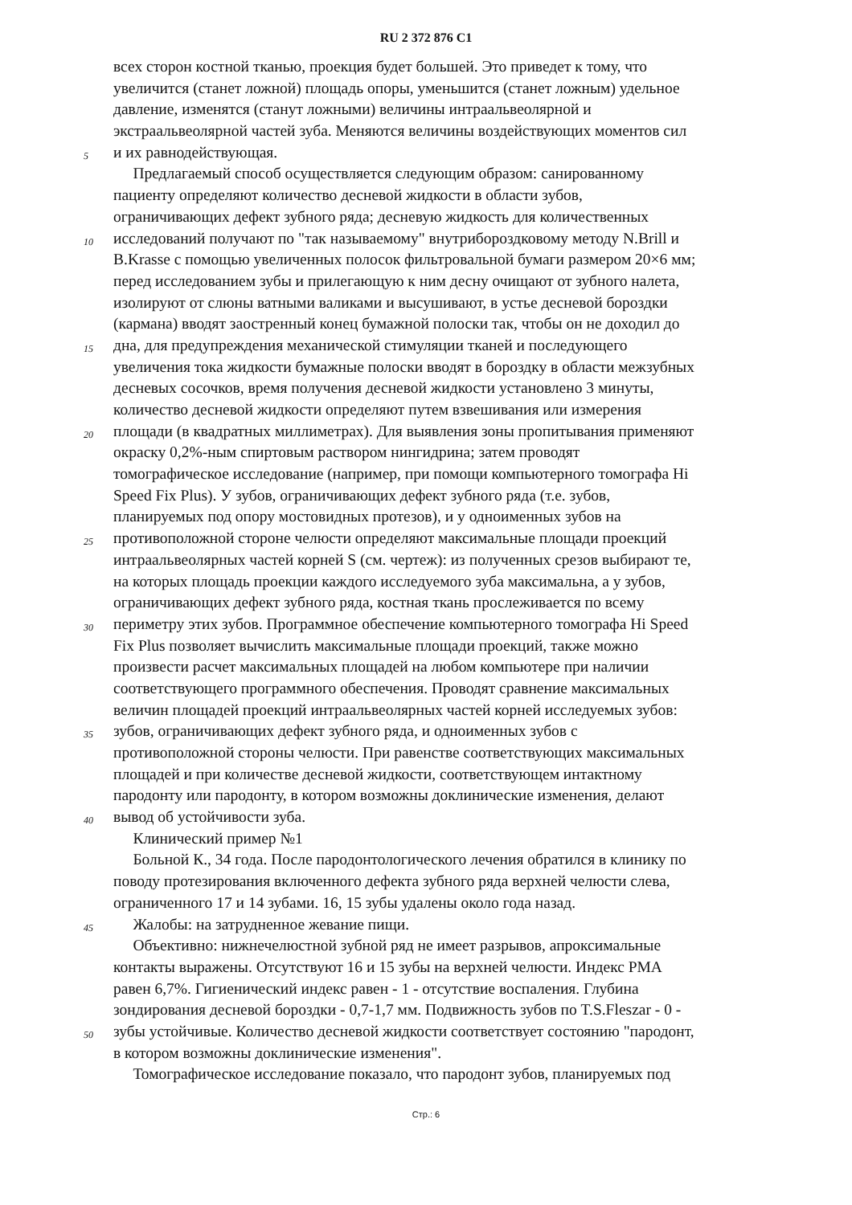RU 2 372 876 C1
всех сторон костной тканью, проекция будет большей. Это приведет к тому, что
увеличится (станет ложной) площадь опоры, уменьшится (станет ложным) удельное
давление, изменятся (станут ложными) величины интраальвеолярной и
экстраальвеолярной частей зуба. Меняются величины воздействующих моментов сил
5 и их равнодействующая.
Предлагаемый способ осуществляется следующим образом: санированному
пациенту определяют количество десневой жидкости в области зубов,
ограничивающих дефект зубного ряда; десневую жидкость для количественных
10 исследований получают по "так называемому" внутрибороздковому методу N.Brill и
B.Krasse с помощью увеличенных полосок фильтровальной бумаги размером 20×6 мм;
перед исследованием зубы и прилегающую к ним десну очищают от зубного налета,
изолируют от слюны ватными валиками и высушивают, в устье десневой бороздки
(кармана) вводят заостренный конец бумажной полоски так, чтобы он не доходил до
15 дна, для предупреждения механической стимуляции тканей и последующего
увеличения тока жидкости бумажные полоски вводят в бороздку в области межзубных
десневых сосочков, время получения десневой жидкости установлено 3 минуты,
количество десневой жидкости определяют путем взвешивания или измерения
20 площади (в квадратных миллиметрах). Для выявления зоны пропитывания применяют
окраску 0,2%-ным спиртовым раствором нингидрина; затем проводят
томографическое исследование (например, при помощи компьютерного томографа Hi
Speed Fix Plus). У зубов, ограничивающих дефект зубного ряда (т.е. зубов,
планируемых под опору мостовидных протезов), и у одноименных зубов на
25 противоположной стороне челюсти определяют максимальные площади проекций
интраальвеолярных частей корней S (см. чертеж): из полученных срезов выбирают те,
на которых площадь проекции каждого исследуемого зуба максимальна, а у зубов,
ограничивающих дефект зубного ряда, костная ткань прослеживается по всему
30 периметру этих зубов. Программное обеспечение компьютерного томографа Hi Speed
Fix Plus позволяет вычислить максимальные площади проекций, также можно
произвести расчет максимальных площадей на любом компьютере при наличии
соответствующего программного обеспечения. Проводят сравнение максимальных
величин площадей проекций интраальвеолярных частей корней исследуемых зубов:
35 зубов, ограничивающих дефект зубного ряда, и одноименных зубов с
противоположной стороны челюсти. При равенстве соответствующих максимальных
площадей и при количестве десневой жидкости, соответствующем интактному
пародонту или пародонту, в котором возможны доклинические изменения, делают
40 вывод об устойчивости зуба.
Клинический пример №1
Больной К., 34 года. После пародонтологического лечения обратился в клинику по
поводу протезирования включенного дефекта зубного ряда верхней челюсти слева,
ограниченного 17 и 14 зубами. 16, 15 зубы удалены около года назад.
45 Жалобы: на затрудненное жевание пищи.
Объективно: нижнечелюстной зубной ряд не имеет разрывов, апроксимальные
контакты выражены. Отсутствуют 16 и 15 зубы на верхней челюсти. Индекс РМА
равен 6,7%. Гигиенический индекс равен - 1 - отсутствие воспаления. Глубина
зондирования десневой бороздки - 0,7-1,7 мм. Подвижность зубов по T.S.Fleszar - 0 -
50 зубы устойчивые. Количество десневой жидкости соответствует состоянию "пародонт,
в котором возможны доклинические изменения".
Томографическое исследование показало, что пародонт зубов, планируемых под
Стр.: 6